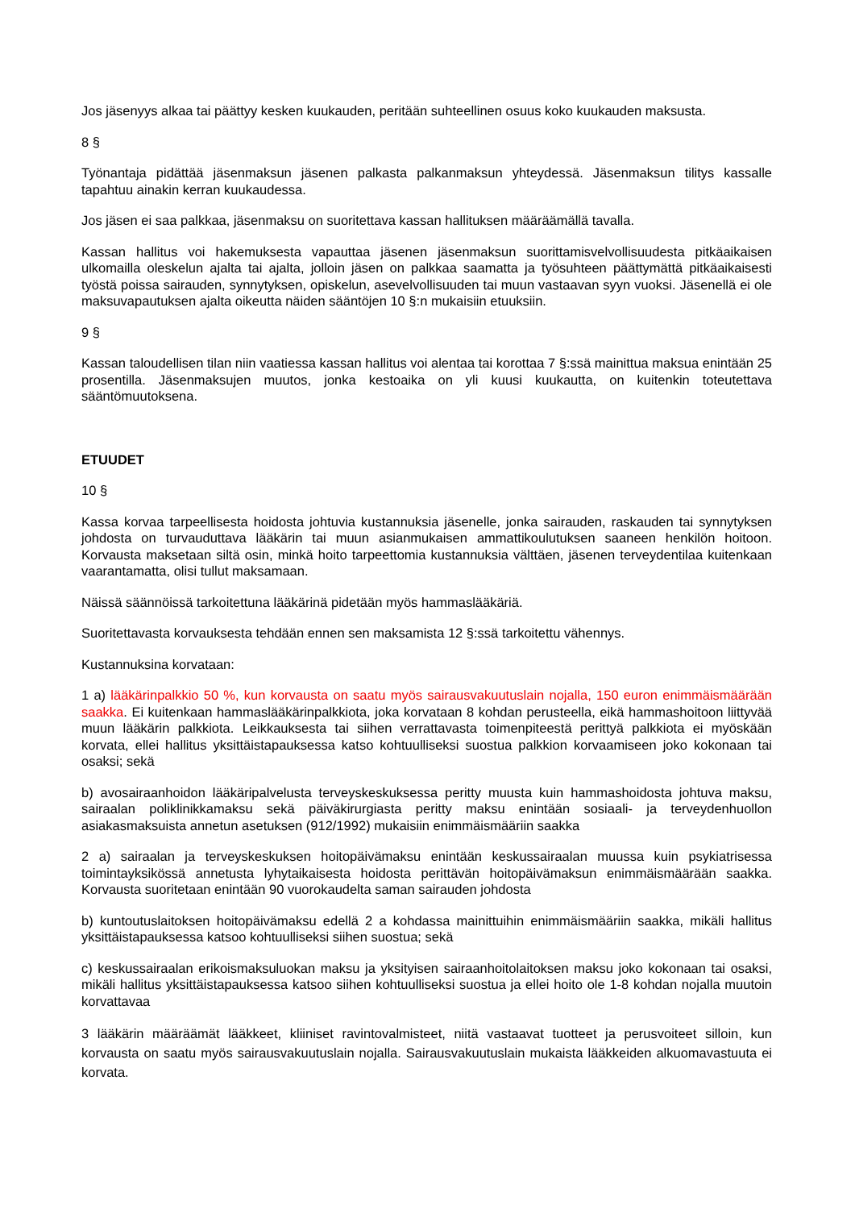Jos jäsenyys alkaa tai päättyy kesken kuukauden, peritään suhteellinen osuus koko kuukauden maksusta.
8 §
Työnantaja pidättää jäsenmaksun jäsenen palkasta palkanmaksun yhteydessä. Jäsenmaksun tilitys kassalle tapahtuu ainakin kerran kuukaudessa.
Jos jäsen ei saa palkkaa, jäsenmaksu on suoritettava kassan hallituksen määräämällä tavalla.
Kassan hallitus voi hakemuksesta vapauttaa jäsenen jäsenmaksun suorittamisvelvollisuudesta pitkäaikaisen ulkomailla oleskelun ajalta tai ajalta, jolloin jäsen on palkkaa saamatta ja työsuhteen päättymättä pitkäaikaisesti työstä poissa sairauden, synnytyksen, opiskelun, asevelvollisuuden tai muun vastaavan syyn vuoksi. Jäsenellä ei ole maksuvapautuksen ajalta oikeutta näiden sääntöjen 10 §:n mukaisiin etuuksiin.
9 §
Kassan taloudellisen tilan niin vaatiessa kassan hallitus voi alentaa tai korottaa 7 §:ssä mainittua maksua enintään 25 prosentilla. Jäsenmaksujen muutos, jonka kestoaika on yli kuusi kuukautta, on kuitenkin toteutettava sääntömuutoksena.
ETUUDET
10 §
Kassa korvaa tarpeellisesta hoidosta johtuvia kustannuksia jäsenelle, jonka sairauden, raskauden tai synnytyksen johdosta on turvauduttava lääkärin tai muun asianmukaisen ammattikoulutuksen saaneen henkilön hoitoon. Korvausta maksetaan siltä osin, minkä hoito tarpeettomia kustannuksia välttäen, jäsenen terveydentilaa kuitenkaan vaarantamatta, olisi tullut maksamaan.
Näissä säännöissä tarkoitettuna lääkärinä pidetään myös hammaslääkäriä.
Suoritettavasta korvauksesta tehdään ennen sen maksamista 12 §:ssä tarkoitettu vähennys.
Kustannuksina korvataan:
1 a) lääkärinpalkkio 50 %, kun korvausta on saatu myös sairausvakuutuslain nojalla, 150 euron enimmäismäärään saakka. Ei kuitenkaan hammaslääkärinpalkkiota, joka korvataan 8 kohdan perusteella, eikä hammashoitoon liittyvää muun lääkärin palkkiota. Leikkauksesta tai siihen verrattavasta toimenpiteestä perittyä palkkiota ei myöskään korvata, ellei hallitus yksittäistapauksessa katso kohtuulliseksi suostua palkkion korvaamiseen joko kokonaan tai osaksi; sekä
b) avosairaanhoidon lääkäripalvelusta terveyskeskuksessa peritty muusta kuin hammashoidosta johtuva maksu, sairaalan poliklinikkamaksu sekä päiväkirurgiasta peritty maksu enintään sosiaali- ja terveydenhuollon asiakasmaksuista annetun asetuksen (912/1992) mukaisiin enimmäismääriin saakka
2 a) sairaalan ja terveyskeskuksen hoitopäivämaksu enintään keskussairaalan muussa kuin psykiatrisessa toimintayksikössä annetusta lyhytaikaisesta hoidosta perittävän hoitopäivämaksun enimmäismäärään saakka. Korvausta suoritetaan enintään 90 vuorokaudelta saman sairauden johdosta
b) kuntoutuslaitoksen hoitopäivämaksu edellä 2 a kohdassa mainittuihin enimmäismääriin saakka, mikäli hallitus yksittäistapauksessa katsoo kohtuulliseksi siihen suostua; sekä
c) keskussairaalan erikoismaksuluokan maksu ja yksityisen sairaanhoitolaitoksen maksu joko kokonaan tai osaksi, mikäli hallitus yksittäistapauksessa katsoo siihen kohtuulliseksi suostua ja ellei hoito ole 1-8 kohdan nojalla muutoin korvattavaa
3 lääkärin määräämät lääkkeet, kliiniset ravintovalmisteet, niitä vastaavat tuotteet ja perusvoiteet silloin, kun korvausta on saatu myös sairausvakuutuslain nojalla. Sairausvakuutuslain mukaista lääkkeiden alkuomavastuuta ei korvata.